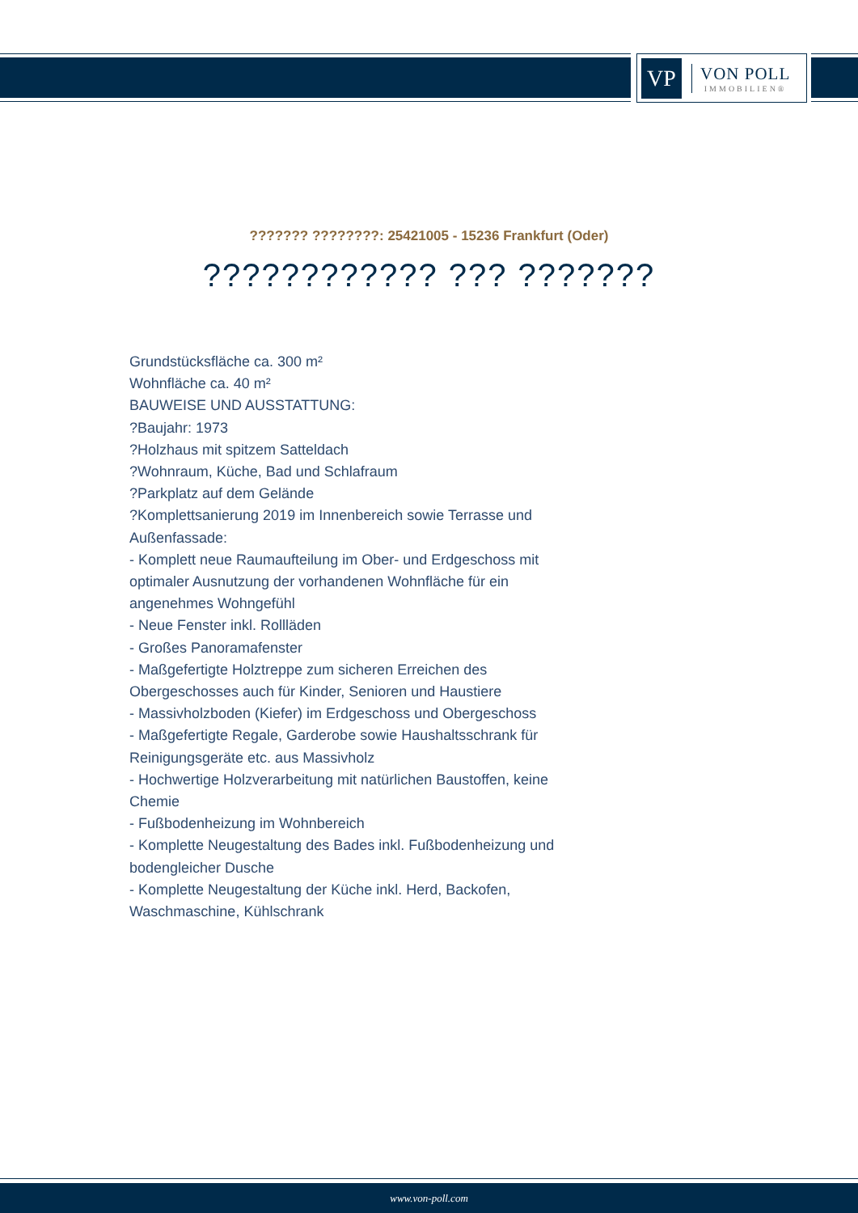VP
VON POLL
IMMOBILIEN®
??????? ????????: 25421005 - 15236 Frankfurt (Oder)
???????????? ??? ???????
Grundstücksfläche ca. 300 m²
Wohnfläche ca. 40 m²
BAUWEISE UND AUSSTATTUNG:
?Baujahr: 1973
?Holzhaus mit spitzem Satteldach
?Wohnraum, Küche, Bad und Schlafraum
?Parkplatz auf dem Gelände
?Komplettsanierung 2019 im Innenbereich sowie Terrasse und Außenfassade:
- Komplett neue Raumaufteilung im Ober- und Erdgeschoss mit optimaler Ausnutzung der vorhandenen Wohnfläche für ein angenehmes Wohngefühl
- Neue Fenster inkl. Rollläden
- Großes Panoramafenster
- Maßgefertigte Holztreppe zum sicheren Erreichen des Obergeschosses auch für Kinder, Senioren und Haustiere
- Massivholzboden (Kiefer) im Erdgeschoss und Obergeschoss
- Maßgefertigte Regale, Garderobe sowie Haushaltsschrank für Reinigungsgeräte etc. aus Massivholz
- Hochwertige Holzverarbeitung mit natürlichen Baustoffen, keine Chemie
- Fußbodenheizung im Wohnbereich
- Komplette Neugestaltung des Bades inkl. Fußbodenheizung und bodengleicher Dusche
- Komplette Neugestaltung der Küche inkl. Herd, Backofen, Waschmaschine, Kühlschrank
www.von-poll.com